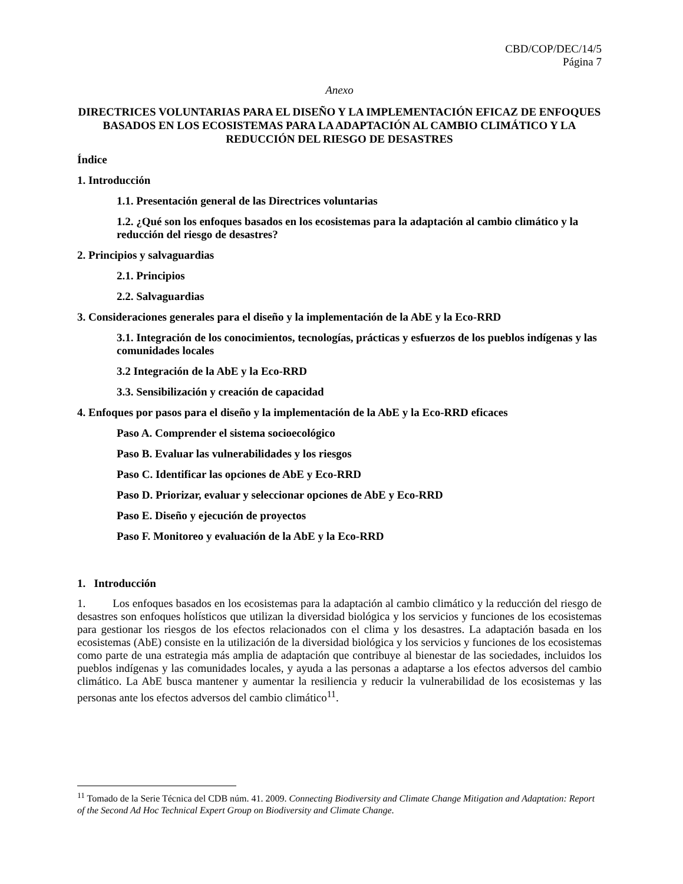CBD/COP/DEC/14/5
Página 7
Anexo
DIRECTRICES VOLUNTARIAS PARA EL DISEÑO Y LA IMPLEMENTACIÓN EFICAZ DE ENFOQUES BASADOS EN LOS ECOSISTEMAS PARA LA ADAPTACIÓN AL CAMBIO CLIMÁTICO Y LA REDUCCIÓN DEL RIESGO DE DESASTRES
Índice
1. Introducción
1.1. Presentación general de las Directrices voluntarias
1.2. ¿Qué son los enfoques basados en los ecosistemas para la adaptación al cambio climático y la reducción del riesgo de desastres?
2. Principios y salvaguardias
2.1. Principios
2.2. Salvaguardias
3. Consideraciones generales para el diseño y la implementación de la AbE y la Eco-RRD
3.1. Integración de los conocimientos, tecnologías, prácticas y esfuerzos de los pueblos indígenas y las comunidades locales
3.2 Integración de la AbE y la Eco-RRD
3.3. Sensibilización y creación de capacidad
4. Enfoques por pasos para el diseño y la implementación de la AbE y la Eco-RRD eficaces
Paso A. Comprender el sistema socioecológico
Paso B. Evaluar las vulnerabilidades y los riesgos
Paso C. Identificar las opciones de AbE y Eco-RRD
Paso D. Priorizar, evaluar y seleccionar opciones de AbE y Eco-RRD
Paso E. Diseño y ejecución de proyectos
Paso F. Monitoreo y evaluación de la AbE y la Eco-RRD
1. Introducción
1. Los enfoques basados en los ecosistemas para la adaptación al cambio climático y la reducción del riesgo de desastres son enfoques holísticos que utilizan la diversidad biológica y los servicios y funciones de los ecosistemas para gestionar los riesgos de los efectos relacionados con el clima y los desastres. La adaptación basada en los ecosistemas (AbE) consiste en la utilización de la diversidad biológica y los servicios y funciones de los ecosistemas como parte de una estrategia más amplia de adaptación que contribuye al bienestar de las sociedades, incluidos los pueblos indígenas y las comunidades locales, y ayuda a las personas a adaptarse a los efectos adversos del cambio climático. La AbE busca mantener y aumentar la resiliencia y reducir la vulnerabilidad de los ecosistemas y las personas ante los efectos adversos del cambio climático<sup>11</sup>.
<sup>11</sup> Tomado de la Serie Técnica del CDB núm. 41. 2009. Connecting Biodiversity and Climate Change Mitigation and Adaptation: Report of the Second Ad Hoc Technical Expert Group on Biodiversity and Climate Change.